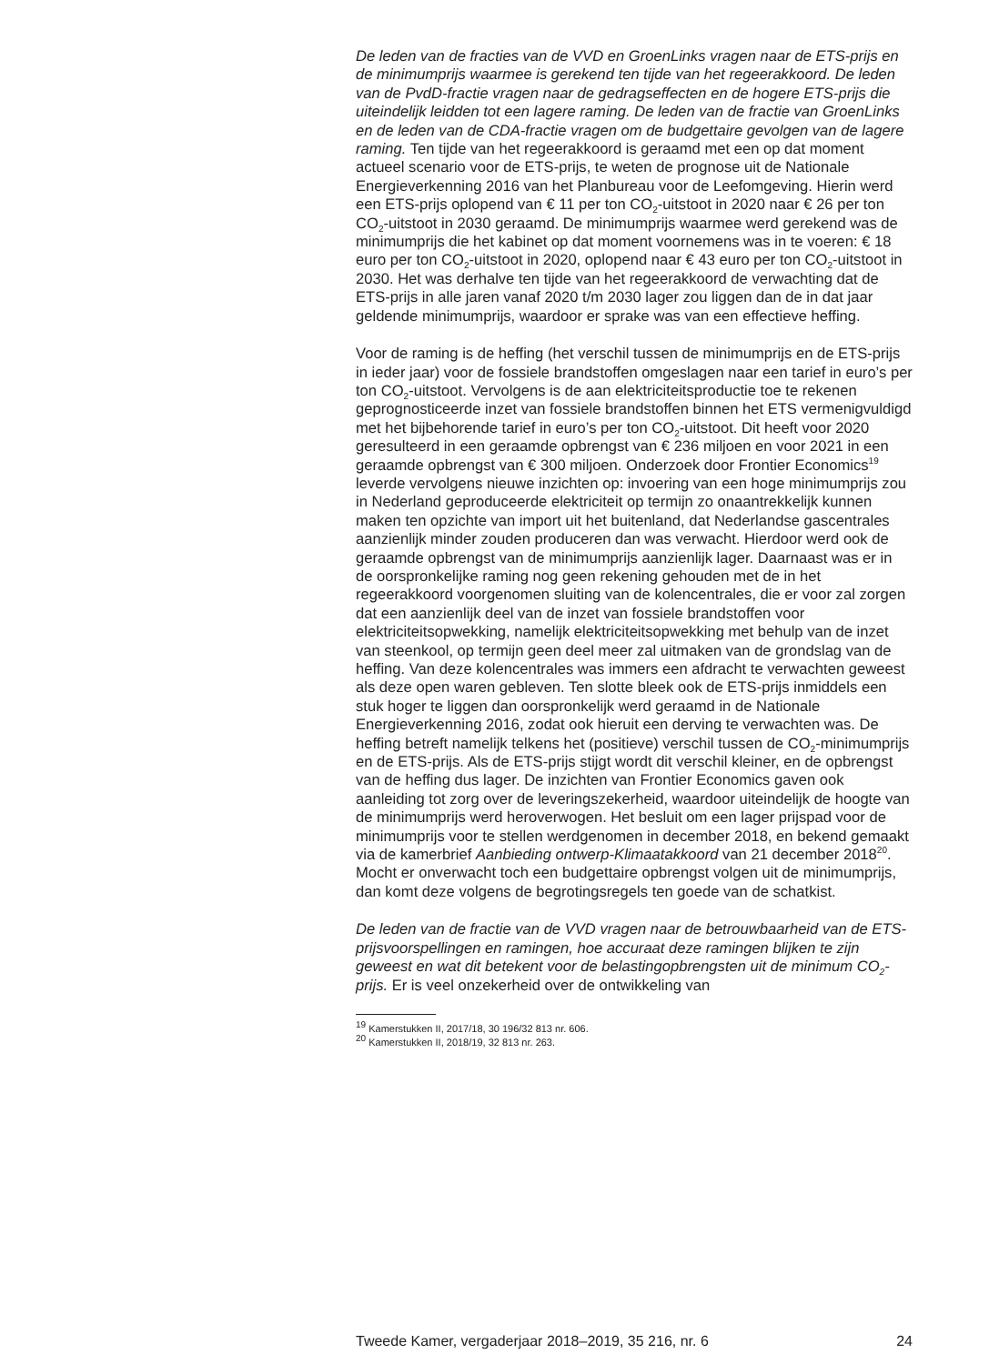De leden van de fracties van de VVD en GroenLinks vragen naar de ETS-prijs en de minimumprijs waarmee is gerekend ten tijde van het regeerakkoord. De leden van de PvdD-fractie vragen naar de gedragsef­fecten en de hogere ETS-prijs die uiteindelijk leidden tot een lagere raming. De leden van de fractie van GroenLinks en de leden van de CDA-fractie vragen om de budgettaire gevolgen van de lagere raming. Ten tijde van het regeerakkoord is geraamd met een op dat moment actueel scenario voor de ETS-prijs, te weten de prognose uit de Nationale Energieverkenning 2016 van het Planbureau voor de Leefomgeving. Hierin werd een ETS-prijs oplopend van € 11 per ton CO<sub>2</sub>-uitstoot in 2020 naar € 26 per ton CO<sub>2</sub>-uitstoot in 2030 geraamd. De minimumprijs waarmee werd gerekend was de minimumprijs die het kabinet op dat moment voornemens was in te voeren: € 18 euro per ton CO<sub>2</sub>-uitstoot in 2020, oplopend naar € 43 euro per ton CO<sub>2</sub>-uitstoot in 2030. Het was derhalve ten tijde van het regeerakkoord de verwachting dat de ETS-prijs in alle jaren vanaf 2020 t/m 2030 lager zou liggen dan de in dat jaar geldende minimumprijs, waardoor er sprake was van een effectieve heffing.
Voor de raming is de heffing (het verschil tussen de minimumprijs en de ETS-prijs in ieder jaar) voor de fossiele brandstoffen omgeslagen naar een tarief in euro’s per ton CO<sub>2</sub>-uitstoot. Vervolgens is de aan elektriciteitspro­ductie toe te rekenen geprognosticeerde inzet van fossiele brandstoffen binnen het ETS vermenigvuldigd met het bijbehorende tarief in euro’s per ton CO<sub>2</sub>-uitstoot. Dit heeft voor 2020 geresulteerd in een geraamde opbrengst van € 236 miljoen en voor 2021 in een geraamde opbrengst van € 300 miljoen. Onderzoek door Frontier Economics<sup>19</sup> leverde vervolgens nieuwe inzichten op: invoering van een hoge minimumprijs zou in Nederland geproduceerde elektriciteit op termijn zo onaantrekkelijk kunnen maken ten opzichte van import uit het buitenland, dat Neder­landse gascentrales aanzienlijk minder zouden produceren dan was verwacht. Hierdoor werd ook de geraamde opbrengst van de minimum­prijs aanzienlijk lager. Daarnaast was er in de oorspronkelijke raming nog geen rekening gehouden met de in het regeerakkoord voorgenomen sluiting van de kolencentrales, die er voor zal zorgen dat een aanzienlijk deel van de inzet van fossiele brandstoffen voor elektriciteitsopwekking, namelijk elektriciteitsopwekking met behulp van de inzet van steenkool, op termijn geen deel meer zal uitmaken van de grondslag van de heffing. Van deze kolencentrales was immers een afdracht te verwachten geweest als deze open waren gebleven. Ten slotte bleek ook de ETS-prijs inmiddels een stuk hoger te liggen dan oorspronkelijk werd geraamd in de Nationale Energieverkenning 2016, zodat ook hieruit een derving te verwachten was. De heffing betreft namelijk telkens het (positieve) verschil tussen de CO<sub>2</sub>-minimumprijs en de ETS-prijs. Als de ETS-prijs stijgt wordt dit verschil kleiner, en de opbrengst van de heffing dus lager. De inzichten van Frontier Economics gaven ook aanleiding tot zorg over de leverings­zekerheid, waardoor uiteindelijk de hoogte van de minimumprijs werd heroverwogen. Het besluit om een lager prijspad voor de minimumprijs voor te stellen werdgenomen in december 2018, en bekend gemaakt via de kamerbrief Aanbieding ontwerp-Klimaatakkoord van 21 december 2018<sup>20</sup>. Mocht er onverwacht toch een budgettaire opbrengst volgen uit de minimumprijs, dan komt deze volgens de begrotingsregels ten goede van de schatkist.
De leden van de fractie van de VVD vragen naar de betrouwbaarheid van de ETS-prijsvoorspellingen en ramingen, hoe accuraat deze ramingen blijken te zijn geweest en wat dit betekent voor de belastingopbrengsten uit de minimum CO<sub>2</sub>-prijs. Er is veel onzekerheid over de ontwikkeling van
<sup>19</sup> Kamerstukken II, 2017/18, 30 196/32 813 nr. 606.
<sup>20</sup> Kamerstukken II, 2018/19, 32 813 nr. 263.
Tweede Kamer, vergaderjaar 2018–2019, 35 216, nr. 6 24